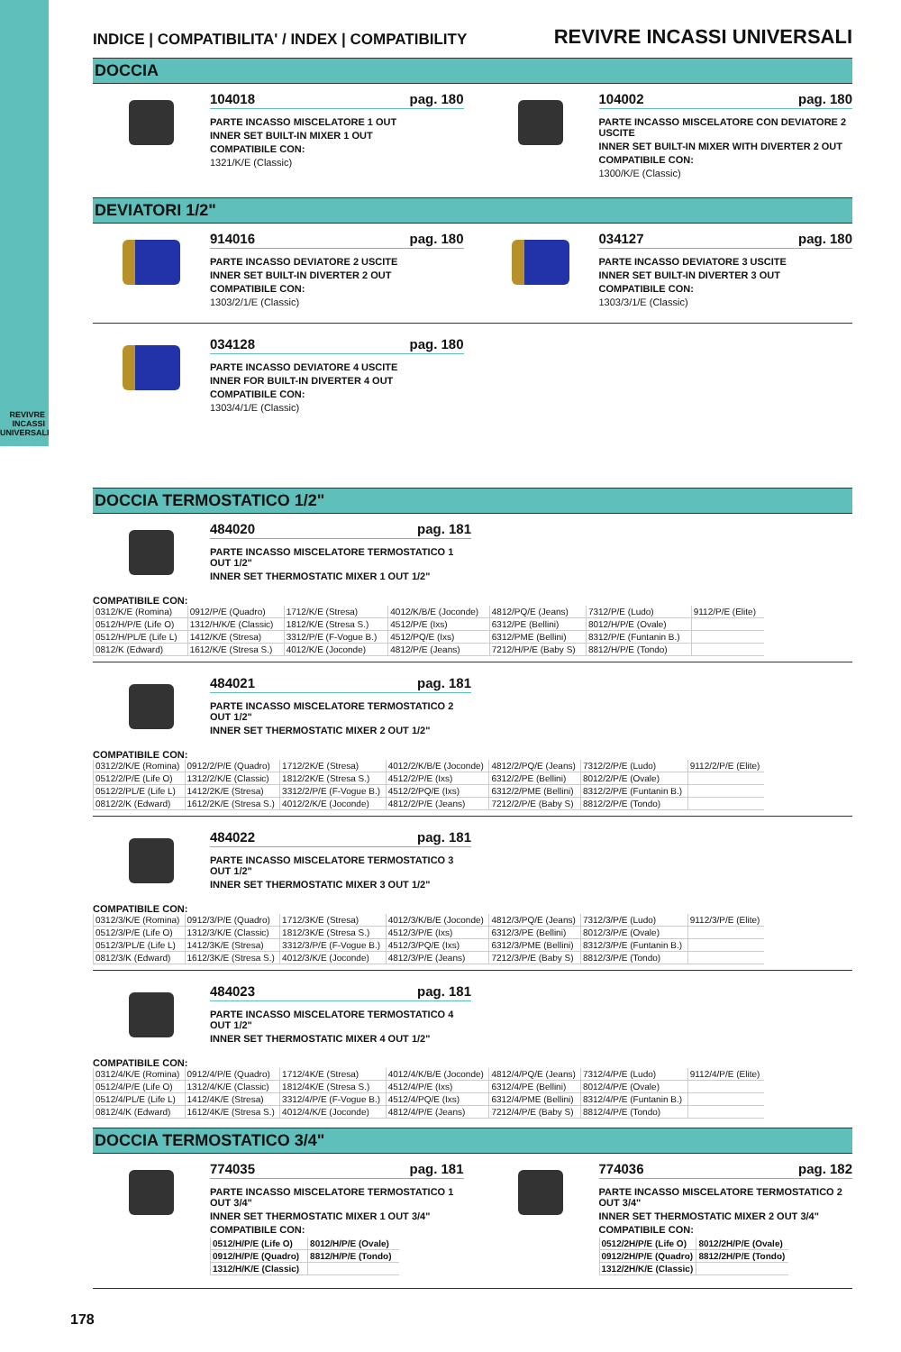REVIVRE
INCASSI
UNIVERSALI
INDICE | COMPATIBILITA' / INDEX | COMPATIBILITY REVIVRE INCASSI UNIVERSALI
DOCCIA
104018 pag. 180
PARTE INCASSO MISCELATORE 1 OUT
INNER SET BUILT-IN MIXER 1 OUT
COMPATIBILE CON:
1321/K/E (Classic)
104002 pag. 180
PARTE INCASSO MISCELATORE CON DEVIATORE 2 USCITE
INNER SET BUILT-IN MIXER WITH DIVERTER 2 OUT
COMPATIBILE CON:
1300/K/E (Classic)
DEVIATORI 1/2"
914016 pag. 180
PARTE INCASSO DEVIATORE 2 USCITE
INNER SET BUILT-IN DIVERTER 2 OUT
COMPATIBILE CON:
1303/2/1/E (Classic)
034127 pag. 180
PARTE INCASSO DEVIATORE 3 USCITE
INNER SET BUILT-IN DIVERTER 3 OUT
COMPATIBILE CON:
1303/3/1/E (Classic)
034128 pag. 180
PARTE INCASSO DEVIATORE 4 USCITE
INNER FOR BUILT-IN DIVERTER 4 OUT
COMPATIBILE CON:
1303/4/1/E (Classic)
DOCCIA TERMOSTATICO 1/2"
484020 pag. 181
PARTE INCASSO MISCELATORE TERMOSTATICO 1 OUT 1/2"
INNER SET THERMOSTATIC MIXER 1 OUT 1/2"
COMPATIBILE CON:
| 0312/K/E (Romina) | 0912/P/E (Quadro) | 1712/K/E (Stresa) | 4012/K/B/E (Joconde) | 4812/PQ/E (Jeans) | 7312/P/E (Ludo) | 9112/P/E (Elite) |
| 0512/H/P/E (Life O) | 1312/H/K/E (Classic) | 1812/K/E (Stresa S.) | 4512/P/E (Ixs) | 6312/PE (Bellini) | 8012/H/P/E (Ovale) | |
| 0512/H/PL/E (Life L) | 1412/K/E (Stresa) | 3312/P/E (F-Vogue B.) | 4512/PQ/E (Ixs) | 6312/PME (Bellini) | 8312/P/E (Funtanin B.) | |
| 0812/K (Edward) | 1612/K/E (Stresa S.) | 4012/K/E (Joconde) | 4812/P/E (Jeans) | 7212/H/P/E (Baby S) | 8812/H/P/E (Tondo) | |
484021 pag. 181
PARTE INCASSO MISCELATORE TERMOSTATICO 2 OUT 1/2"
INNER SET THERMOSTATIC MIXER 2 OUT 1/2"
COMPATIBILE CON:
| 0312/2/K/E (Romina) | 0912/2/P/E (Quadro) | 1712/2K/E (Stresa) | 4012/2/K/B/E (Joconde) | 4812/2/PQ/E (Jeans) | 7312/2/P/E (Ludo) | 9112/2/P/E (Elite) |
| 0512/2/P/E (Life O) | 1312/2/K/E (Classic) | 1812/2K/E (Stresa S.) | 4512/2/P/E (Ixs) | 6312/2/PE (Bellini) | 8012/2/P/E (Ovale) | |
| 0512/2/PL/E (Life L) | 1412/2K/E (Stresa) | 3312/2/P/E (F-Vogue B.) | 4512/2/PQ/E (Ixs) | 6312/2/PME (Bellini) | 8312/2/P/E (Funtanin B.) | |
| 0812/2/K (Edward) | 1612/2K/E (Stresa S.) | 4012/2/K/E (Joconde) | 4812/2/P/E (Jeans) | 7212/2/P/E (Baby S) | 8812/2/P/E (Tondo) | |
484022 pag. 181
PARTE INCASSO MISCELATORE TERMOSTATICO 3 OUT 1/2"
INNER SET THERMOSTATIC MIXER 3 OUT 1/2"
COMPATIBILE CON:
| 0312/3/K/E (Romina) | 0912/3/P/E (Quadro) | 1712/3K/E (Stresa) | 4012/3/K/B/E (Joconde) | 4812/3/PQ/E (Jeans) | 7312/3/P/E (Ludo) | 9112/3/P/E (Elite) |
| 0512/3/P/E (Life O) | 1312/3/K/E (Classic) | 1812/3K/E (Stresa S.) | 4512/3/P/E (Ixs) | 6312/3/PE (Bellini) | 8012/3/P/E (Ovale) | |
| 0512/3/PL/E (Life L) | 1412/3K/E (Stresa) | 3312/3/P/E (F-Vogue B.) | 4512/3/PQ/E (Ixs) | 6312/3/PME (Bellini) | 8312/3/P/E (Funtanin B.) | |
| 0812/3/K (Edward) | 1612/3K/E (Stresa S.) | 4012/3/K/E (Joconde) | 4812/3/P/E (Jeans) | 7212/3/P/E (Baby S) | 8812/3/P/E (Tondo) | |
484023 pag. 181
PARTE INCASSO MISCELATORE TERMOSTATICO 4 OUT 1/2"
INNER SET THERMOSTATIC MIXER 4 OUT 1/2"
COMPATIBILE CON:
| 0312/4/K/E (Romina) | 0912/4/P/E (Quadro) | 1712/4K/E (Stresa) | 4012/4/K/B/E (Joconde) | 4812/4/PQ/E (Jeans) | 7312/4/P/E (Ludo) | 9112/4/P/E (Elite) |
| 0512/4/P/E (Life O) | 1312/4/K/E (Classic) | 1812/4K/E (Stresa S.) | 4512/4/P/E (Ixs) | 6312/4/PE (Bellini) | 8012/4/P/E (Ovale) | |
| 0512/4/PL/E (Life L) | 1412/4K/E (Stresa) | 3312/4/P/E (F-Vogue B.) | 4512/4/PQ/E (Ixs) | 6312/4/PME (Bellini) | 8312/4/P/E (Funtanin B.) | |
| 0812/4/K (Edward) | 1612/4K/E (Stresa S.) | 4012/4/K/E (Joconde) | 4812/4/P/E (Jeans) | 7212/4/P/E (Baby S) | 8812/4/P/E (Tondo) | |
DOCCIA TERMOSTATICO 3/4"
774035 pag. 181
PARTE INCASSO MISCELATORE TERMOSTATICO 1 OUT 3/4"
INNER SET THERMOSTATIC MIXER 1 OUT 3/4"
COMPATIBILE CON:
| 0512/H/P/E (Life O) | 8012/H/P/E (Ovale) |
| 0912/H/P/E (Quadro) | 8812/H/P/E (Tondo) |
| 1312/H/K/E (Classic) | |
774036 pag. 182
PARTE INCASSO MISCELATORE TERMOSTATICO 2 OUT 3/4"
INNER SET THERMOSTATIC MIXER 2 OUT 3/4"
COMPATIBILE CON:
| 0512/2H/P/E (Life O) | 8012/2H/P/E (Ovale) |
| 0912/2H/P/E (Quadro) | 8812/2H/P/E (Tondo) |
| 1312/2H/K/E (Classic) | |
178